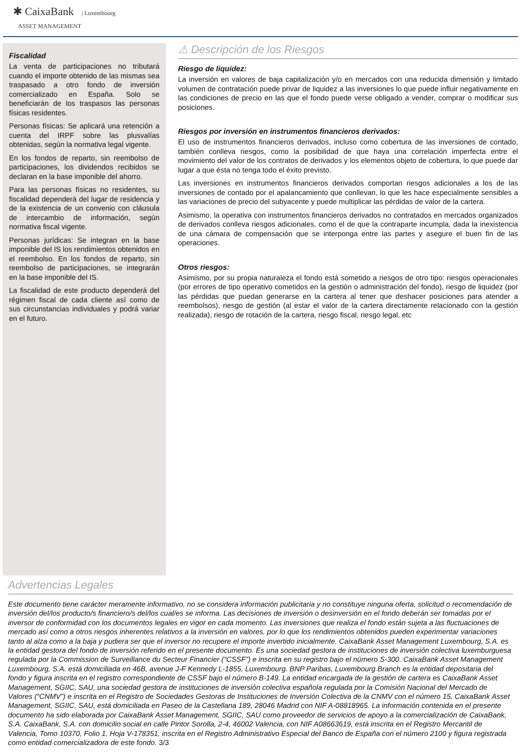✱ CaixaBank | Luxembourg
ASSET MANAGEMENT
Fiscalidad
La venta de participaciones no tributará cuando el importe obtenido de las mismas sea traspasado a otro fondo de inversión comercializado en España. Solo se beneficiarán de los traspasos las personas físicas residentes.
Personas físicas: Se aplicará una retención a cuenta del IRPF sobre las plusvalías obtenidas, según la normativa legal vigente.
En los fondos de reparto, sin reembolso de participaciones, los dividendos recibidos se declaran en la base imponible del ahorro.
Para las personas físicas no residentes, su fiscalidad dependerá del lugar de residencia y de la existencia de un convenio con cláusula de intercambio de información, según normativa fiscal vigente.
Personas jurídicas: Se integran en la base imponible del IS los rendimientos obtenidos en el reembolso. En los fondos de reparto, sin reembolso de participaciones, se integrarán en la base imponible del IS.
La fiscalidad de este producto dependerá del régimen fiscal de cada cliente así como de sus circunstancias individuales y podrá variar en el futuro.
⚠ Descripción de los Riesgos
Riesgo de liquidez:
La inversión en valores de baja capitalización y/o en mercados con una reducida dimensión y limitado volumen de contratación puede privar de liquidez a las inversiones lo que puede influir negativamente en las condiciones de precio en las que el fondo puede verse obligado a vender, comprar o modificar sus posiciones.
Riesgos por inversión en instrumentos financieros derivados:
El uso de instrumentos financieros derivados, incluso como cobertura de las inversiones de contado, también conlleva riesgos, como la posibilidad de que haya una correlación imperfecta entre el movimiento del valor de los contratos de derivados y los elementos objeto de cobertura, lo que puede dar lugar a que ésta no tenga todo el éxito previsto.
Las inversiones en instrumentos financieros derivados comportan riesgos adicionales a los de las inversiones de contado por el apalancamiento que conllevan, lo que les hace especialmente sensibles a las variaciones de precio del subyacente y puede multiplicar las pérdidas de valor de la cartera.
Asimismo, la operativa con instrumentos financieros derivados no contratados en mercados organizados de derivados conlleva riesgos adicionales, como el de que la contraparte incumpla, dada la inexistencia de una cámara de compensación que se interponga entre las partes y asegure el buen fin de las operaciones.
Otros riesgos:
Asimismo, por su propia naturaleza el fondo está sometido a riesgos de otro tipo: riesgos operacionales (por errores de tipo operativo cometidos en la gestión o administración del fondo), riesgo de liquidez (por las pérdidas que puedan generarse en la cartera al tener que deshacer posiciones para atender a reembolsos), riesgo de gestión (al estar el valor de la cartera directamente relacionado con la gestión realizada), riesgo de rotación de la cartera, riesgo fiscal, riesgo legal, etc
Advertencias Legales
Este documento tiene carácter meramente informativo, no se considera información publicitaria y no constituye ninguna oferta, solicitud o recomendación de inversión del/los producto/s financiero/s del/los cual/es se informa. Las decisiones de inversión o desinversión en el fondo deberán ser tomadas por el inversor de conformidad con los documentos legales en vigor en cada momento. Las inversiones que realiza el fondo están sujeta a las fluctuaciones de mercado así como a otros riesgos inherentes relativos a la inversión en valores, por lo que los rendimientos obtenidos pueden experimentar variaciones tanto al alza como a la baja y pudiera ser que el inversor no recupere el importe invertido inicialmente. CaixaBank Asset Management Luxembourg, S.A. es la entidad gestora del fondo de inversión referido en el presente documento. Es una sociedad gestora de instituciones de inversión colectiva luxemburguesa regulada por la Commission de Surveillance du Secteur Financier (“CSSF”) e inscrita en su registro bajo el número S-300. CaixaBank Asset Management Luxembourg, S.A. está domiciliada en 46B, avenue J-F Kennedy L-1855, Luxembourg. BNP Paribas, Luxembourg Branch es la entidad depositaria del fondo y figura inscrita en el registro correspondiente de CSSF bajo el número B-149. La entidad encargada de la gestión de cartera es CaixaBank Asset Management, SGIIC, SAU, una sociedad gestora de instituciones de inversión colectiva española regulada por la Comisión Nacional del Mercado de Valores (“CNMV”) e inscrita en el Registro de Sociedades Gestoras de Instituciones de Inversión Colectiva de la CNMV con el número 15. CaixaBank Asset Management, SGIIC, SAU, está domiciliada en Paseo de la Castellana 189, 28046 Madrid con NIF A-08818965. La información contenida en el presente documento ha sido elaborada por CaixaBank Asset Management, SGIIC, SAU como proveedor de servicios de apoyo a la comercialización de CaixaBank, S.A. CaixaBank, S.A. con domicilio social en calle Pintor Sorolla, 2-4, 46002 Valencia, con NIF A08663619, está inscrita en el Registro Mercantil de Valencia, Tomo 10370, Folio 1, Hoja V-178351, inscrita en el Registro Administrativo Especial del Banco de España con el número 2100 y figura registrada como entidad comercializadora de este fondo. 3/3